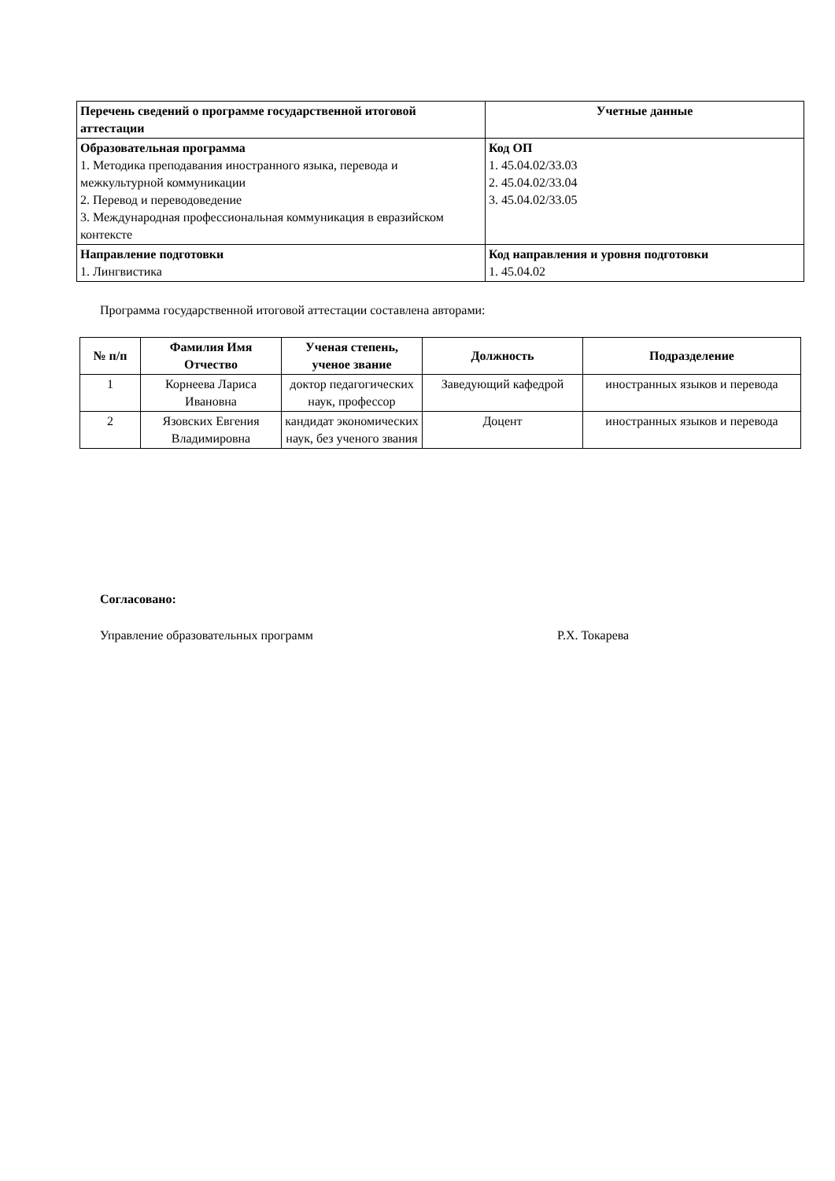| Перечень сведений о программе государственной итоговой аттестации | Учетные данные |
| --- | --- |
| Образовательная программа 1. Методика преподавания иностранного языка, перевода и межкультурной коммуникации 2. Перевод и переводоведение 3. Международная профессиональная коммуникация в евразийском контексте | Код ОП 1. 45.04.02/33.03 2. 45.04.02/33.04 3. 45.04.02/33.05 |
| Направление подготовки 1. Лингвистика | Код направления и уровня подготовки 1. 45.04.02 |
Программа государственной итоговой аттестации составлена авторами:
| № п/п | Фамилия Имя Отчество | Ученая степень, ученое звание | Должность | Подразделение |
| --- | --- | --- | --- | --- |
| 1 | Корнеева Лариса Ивановна | доктор педагогических наук, профессор | Заведующий кафедрой | иностранных языков и перевода |
| 2 | Язовских Евгения Владимировна | кандидат экономических наук, без ученого звания | Доцент | иностранных языков и перевода |
Согласовано:
Управление образовательных программ
Р.Х. Токарева